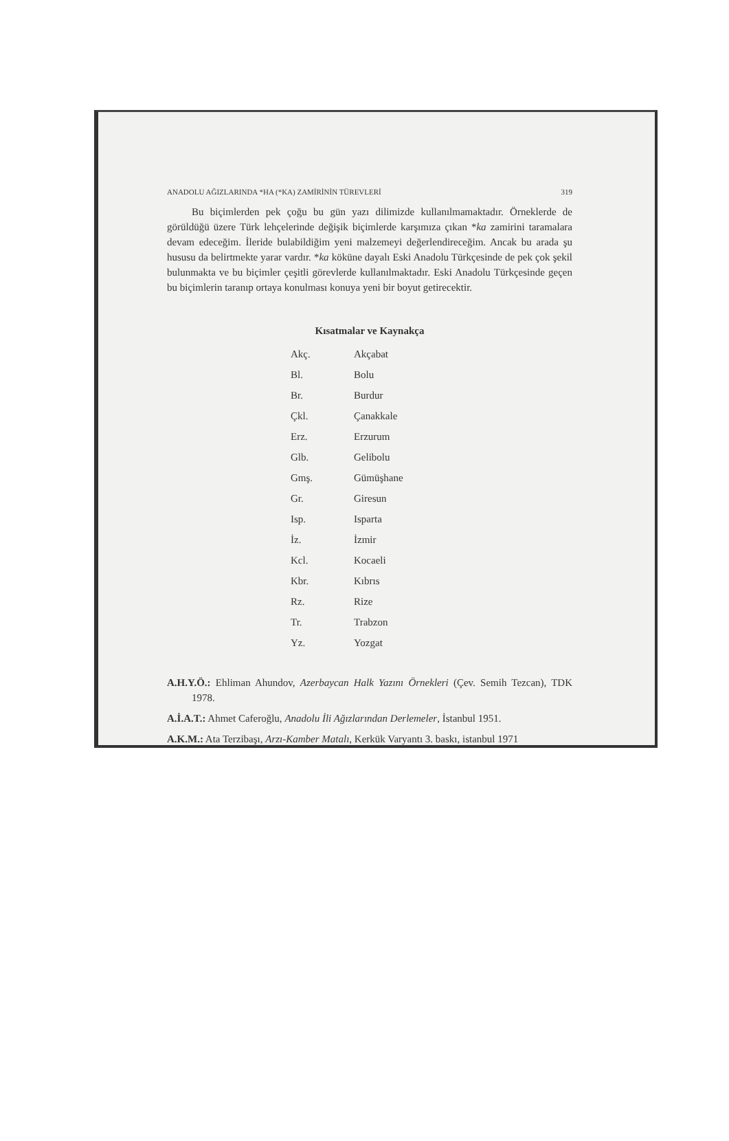ANADOLU AĞIZLARINDA *HA (*KA) ZAMİRİNİN TÜREVLERİ 319
Bu biçimlerden pek çoğu bu gün yazı dilimizde kullanılmamaktadır. Örneklerde de görüldüğü üzere Türk lehçelerinde değişik biçimlerde karşımıza çıkan *ka zamirini taramalara devam edeceğim. İleride bulabildiğim yeni malzemeyi değerlendireceğim. Ancak bu arada şu hususu da belirtmekte yarar vardır. *ka köküne dayalı Eski Anadolu Türkçesinde de pek çok şekil bulunmakta ve bu biçimler çeşitli görevlerde kullanılmaktadır. Eski Anadolu Türkçesinde geçen bu biçimlerin taranıp ortaya konulması konuya yeni bir boyut getirecektir.
Kısatmalar ve Kaynakça
| Akç. | Akçabat |
| Bl. | Bolu |
| Br. | Burdur |
| Çkl. | Çanakkale |
| Erz. | Erzurum |
| Glb. | Gelibolu |
| Gmş. | Gümüşhane |
| Gr. | Giresun |
| Isp. | Isparta |
| İz. | İzmir |
| Kcl. | Kocaeli |
| Kbr. | Kıbrıs |
| Rz. | Rize |
| Tr. | Trabzon |
| Yz. | Yozgat |
A.H.Y.Ö.: Ehliman Ahundov, Azerbaycan Halk Yazını Örnekleri (Çev. Semih Tezcan), TDK 1978.
A.İ.A.T.: Ahmet Caferoğlu, Anadolu İli Ağızlarından Derlemeler, İstanbul 1951.
A.K.M.: Ata Terzibaşı, Arzı-Kamber Matalı, Kerkük Varyantı 3. baskı, istanbul 1971